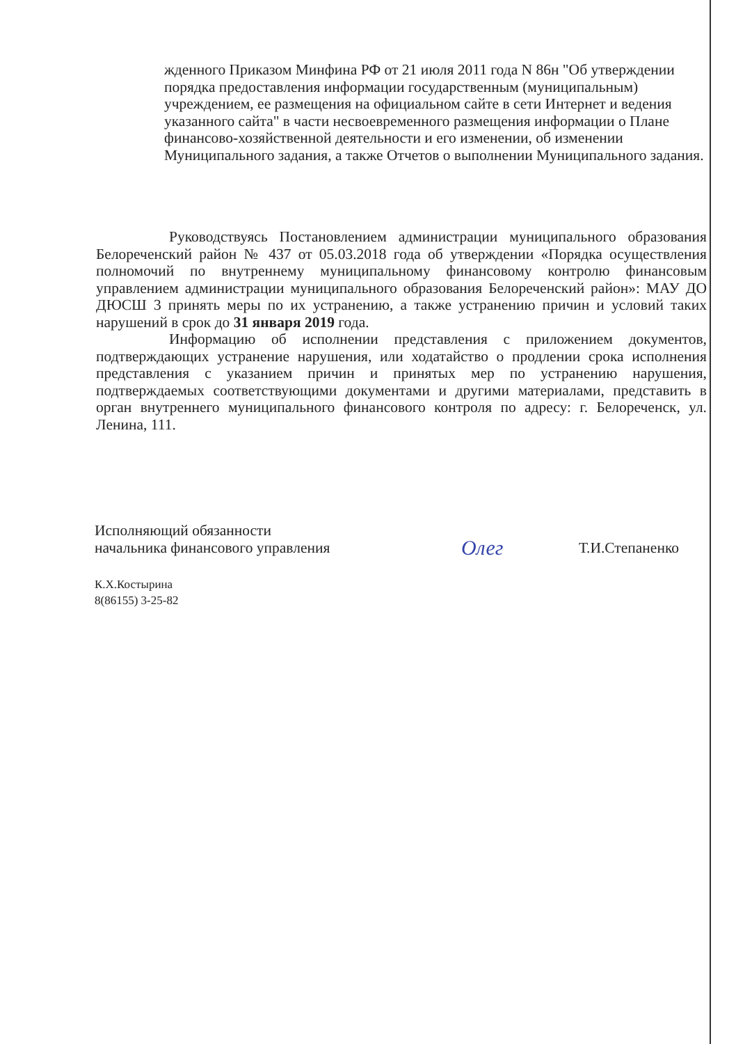жденного Приказом Минфина РФ от 21 июля 2011 года N 86н "Об утверждении порядка предоставления информации государственным (муниципальным) учреждением, ее размещения на официальном сайте в сети Интернет и ведения указанного сайта" в части несвоевременного размещения информации о Плане финансово-хозяйственной деятельности и его изменении, об изменении Муниципального задания, а также Отчетов о выполнении Муниципального задания.
Руководствуясь Постановлением администрации муниципального образования Белореченский район № 437 от 05.03.2018 года об утверждении «Порядка осуществления полномочий по внутреннему муниципальному финансовому контролю финансовым управлением администрации муниципального образования Белореченский район»: МАУ ДО ДЮСШ 3 принять меры по их устранению, а также устранению причин и условий таких нарушений в срок до 31 января 2019 года.
Информацию об исполнении представления с приложением документов, подтверждающих устранение нарушения, или ходатайство о продлении срока исполнения представления с указанием причин и принятых мер по устранению нарушения, подтверждаемых соответствующими документами и другими материалами, представить в орган внутреннего муниципального финансового контроля по адресу: г. Белореченск, ул. Ленина, 111.
Исполняющий обязанности
начальника финансового управления
Олег
Т.И.Степаненко
К.Х.Костырина
8(86155) 3-25-82